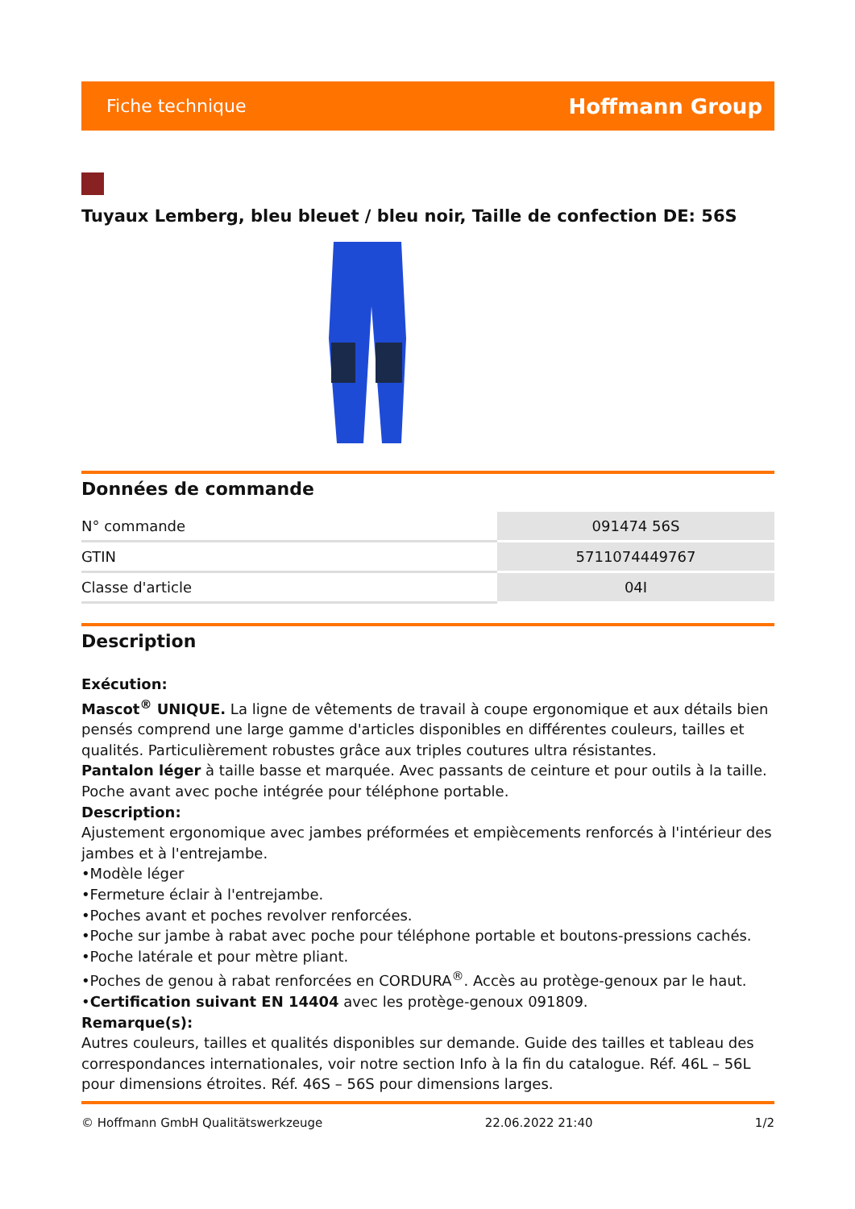Fiche technique Hoffmann Group
Tuyaux Lemberg, bleu bleuet / bleu noir, Taille de confection DE: 56S
Données de commande
| N° commande | 091474 56S |
| GTIN | 5711074449767 |
| Classe d'article | 04I |
Description
Exécution:
Mascot<sup>®</sup> UNIQUE. La ligne de vêtements de travail à coupe ergonomique et aux détails bien pensés comprend une large gamme d'articles disponibles en différentes couleurs, tailles et qualités. Particulièrement robustes grâce aux triples coutures ultra résistantes.
Pantalon léger à taille basse et marquée. Avec passants de ceinture et pour outils à la taille. Poche avant avec poche intégrée pour téléphone portable.
Description:
Ajustement ergonomique avec jambes préformées et empiècements renforcés à l'intérieur des jambes et à l'entrejambe.
•Modèle léger
•Fermeture éclair à l'entrejambe.
•Poches avant et poches revolver renforcées.
•Poche sur jambe à rabat avec poche pour téléphone portable et boutons-pressions cachés.
•Poche latérale et pour mètre pliant.
•Poches de genou à rabat renforcées en CORDURA<sup>®</sup>. Accès au protège-genoux par le haut.
•Certification suivant EN 14404 avec les protège-genoux 091809.
Remarque(s):
Autres couleurs, tailles et qualités disponibles sur demande. Guide des tailles et tableau des correspondances internationales, voir notre section Info à la fin du catalogue. Réf. 46L – 56L pour dimensions étroites. Réf. 46S – 56S pour dimensions larges.
© Hoffmann GmbH Qualitätswerkzeuge 22.06.2022 21:40 1/2